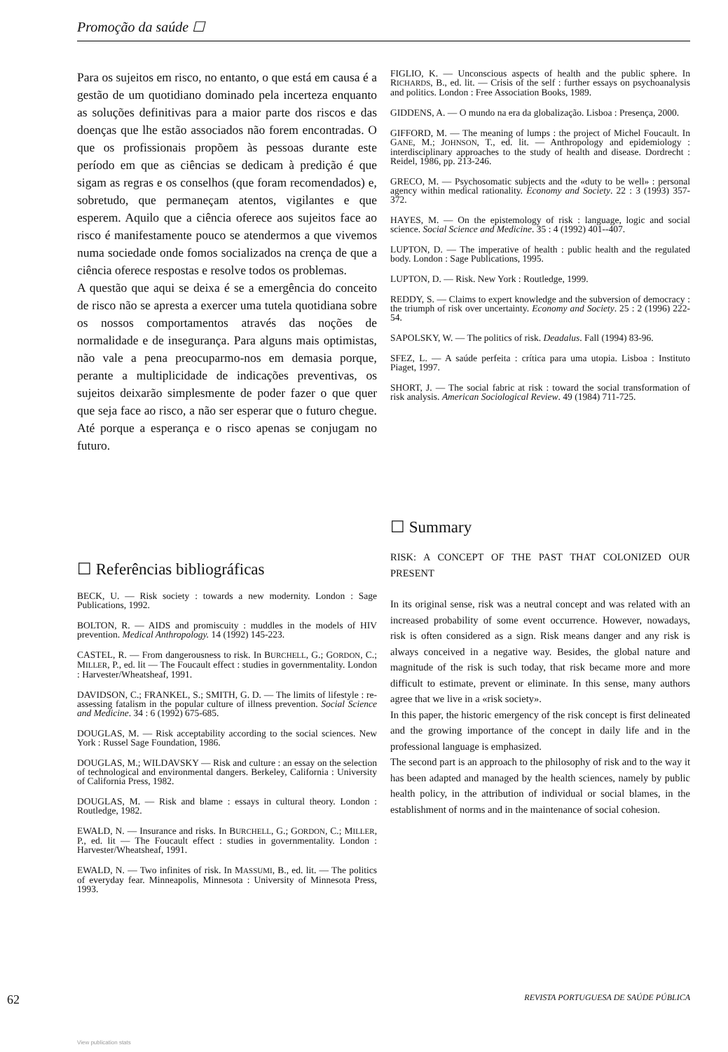Promoção da saúde ☐
Para os sujeitos em risco, no entanto, o que está em causa é a gestão de um quotidiano dominado pela incerteza enquanto as soluções definitivas para a maior parte dos riscos e das doenças que lhe estão associados não forem encontradas. O que os profissionais propõem às pessoas durante este período em que as ciências se dedicam à predição é que sigam as regras e os conselhos (que foram recomendados) e, sobretudo, que permaneçam atentos, vigilantes e que esperem. Aquilo que a ciência oferece aos sujeitos face ao risco é manifestamente pouco se atendermos a que vivemos numa sociedade onde fomos socializados na crença de que a ciência oferece respostas e resolve todos os problemas.
A questão que aqui se deixa é se a emergência do conceito de risco não se apresta a exercer uma tutela quotidiana sobre os nossos comportamentos através das noções de normalidade e de insegurança. Para alguns mais optimistas, não vale a pena preocuparmo-nos em demasia porque, perante a multiplicidade de indicações preventivas, os sujeitos deixarão simplesmente de poder fazer o que quer que seja face ao risco, a não ser esperar que o futuro chegue. Até porque a esperança e o risco apenas se conjugam no futuro.
☐ Referências bibliográficas
BECK, U. — Risk society : towards a new modernity. London : Sage Publications, 1992.
BOLTON, R. — AIDS and promiscuity : muddles in the models of HIV prevention. Medical Anthropology. 14 (1992) 145-223.
CASTEL, R. — From dangerousness to risk. In BURCHELL, G.; GORDON, C.; MILLER, P., ed. lit — The Foucault effect : studies in governmentality. London : Harvester/Wheatsheaf, 1991.
DAVIDSON, C.; FRANKEL, S.; SMITH, G. D. — The limits of lifestyle : re-assessing fatalism in the popular culture of illness prevention. Social Science and Medicine. 34 : 6 (1992) 675-685.
DOUGLAS, M. — Risk acceptability according to the social sciences. New York : Russel Sage Foundation, 1986.
DOUGLAS, M.; WILDAVSKY — Risk and culture : an essay on the selection of technological and environmental dangers. Berkeley, California : University of California Press, 1982.
DOUGLAS, M. — Risk and blame : essays in cultural theory. London : Routledge, 1982.
EWALD, N. — Insurance and risks. In BURCHELL, G.; GORDON, C.; MILLER, P., ed. lit — The Foucault effect : studies in governmentality. London : Harvester/Wheatsheaf, 1991.
EWALD, N. — Two infinites of risk. In MASSUMI, B., ed. lit. — The politics of everyday fear. Minneapolis, Minnesota : University of Minnesota Press, 1993.
FIGLIO, K. — Unconscious aspects of health and the public sphere. In RICHARDS, B., ed. lit. — Crisis of the self : further essays on psychoanalysis and politics. London : Free Association Books, 1989.
GIDDENS, A. — O mundo na era da globalização. Lisboa : Presença, 2000.
GIFFORD, M. — The meaning of lumps : the project of Michel Foucault. In GANE, M.; JOHNSON, T., ed. lit. — Anthropology and epidemiology : interdisciplinary approaches to the study of health and disease. Dordrecht : Reidel, 1986, pp. 213-246.
GRECO, M. — Psychosomatic subjects and the «duty to be well» : personal agency within medical rationality. Economy and Society. 22 : 3 (1993) 357-372.
HAYES, M. — On the epistemology of risk : language, logic and social science. Social Science and Medicine. 35 : 4 (1992) 401--407.
LUPTON, D. — The imperative of health : public health and the regulated body. London : Sage Publications, 1995.
LUPTON, D. — Risk. New York : Routledge, 1999.
REDDY, S. — Claims to expert knowledge and the subversion of democracy : the triumph of risk over uncertainty. Economy and Society. 25 : 2 (1996) 222-54.
SAPOLSKY, W. — The politics of risk. Deadalus. Fall (1994) 83-96.
SFEZ, L. — A saúde perfeita : crítica para uma utopia. Lisboa : Instituto Piaget, 1997.
SHORT, J. — The social fabric at risk : toward the social transformation of risk analysis. American Sociological Review. 49 (1984) 711-725.
☐ Summary
RISK: A CONCEPT OF THE PAST THAT COLONIZED OUR PRESENT
In its original sense, risk was a neutral concept and was related with an increased probability of some event occurrence. However, nowadays, risk is often considered as a sign. Risk means danger and any risk is always conceived in a negative way. Besides, the global nature and magnitude of the risk is such today, that risk became more and more difficult to estimate, prevent or eliminate. In this sense, many authors agree that we live in a «risk society».
In this paper, the historic emergency of the risk concept is first delineated and the growing importance of the concept in daily life and in the professional language is emphasized.
The second part is an approach to the philosophy of risk and to the way it has been adapted and managed by the health sciences, namely by public health policy, in the attribution of individual or social blames, in the establishment of norms and in the maintenance of social cohesion.
62 REVISTA PORTUGUESA DE SAÚDE PÚBLICA
View publication stats